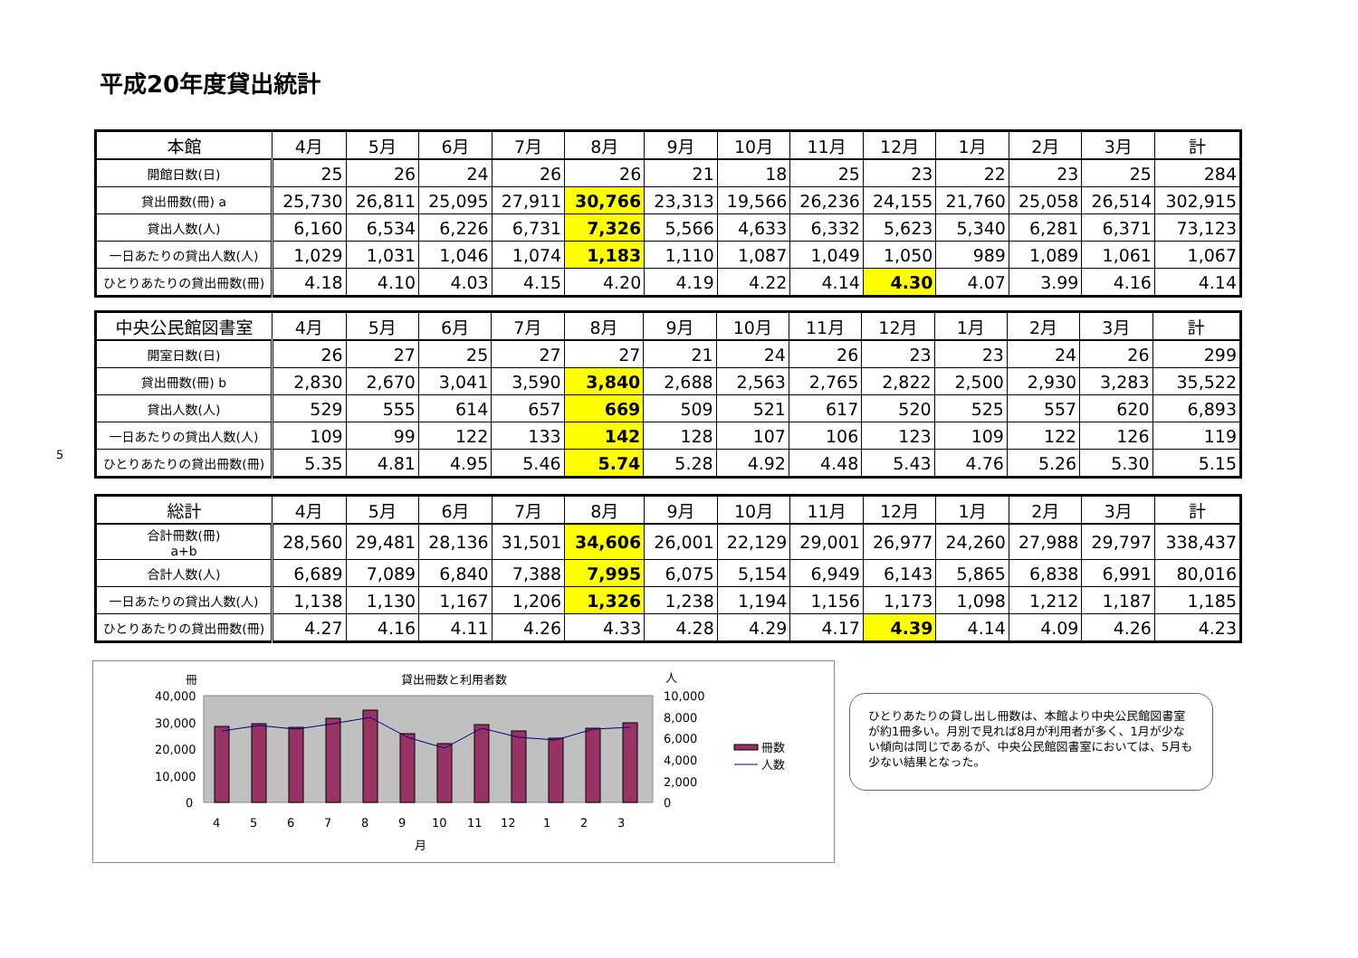平成20年度貸出統計
5
| 本館 | 4月 | 5月 | 6月 | 7月 | 8月 | 9月 | 10月 | 11月 | 12月 | 1月 | 2月 | 3月 | 計 |
| --- | --- | --- | --- | --- | --- | --- | --- | --- | --- | --- | --- | --- | --- |
| 開館日数(日) | 25 | 26 | 24 | 26 | 26 | 21 | 18 | 25 | 23 | 22 | 23 | 25 | 284 |
| 貸出冊数(冊) a | 25,730 | 26,811 | 25,095 | 27,911 | 30,766 | 23,313 | 19,566 | 26,236 | 24,155 | 21,760 | 25,058 | 26,514 | 302,915 |
| 貸出人数(人) | 6,160 | 6,534 | 6,226 | 6,731 | 7,326 | 5,566 | 4,633 | 6,332 | 5,623 | 5,340 | 6,281 | 6,371 | 73,123 |
| 一日あたりの貸出人数(人) | 1,029 | 1,031 | 1,046 | 1,074 | 1,183 | 1,110 | 1,087 | 1,049 | 1,050 | 989 | 1,089 | 1,061 | 1,067 |
| ひとりあたりの貸出冊数(冊) | 4.18 | 4.10 | 4.03 | 4.15 | 4.20 | 4.19 | 4.22 | 4.14 | 4.30 | 4.07 | 3.99 | 4.16 | 4.14 |
| 中央公民館図書室 | 4月 | 5月 | 6月 | 7月 | 8月 | 9月 | 10月 | 11月 | 12月 | 1月 | 2月 | 3月 | 計 |
| --- | --- | --- | --- | --- | --- | --- | --- | --- | --- | --- | --- | --- | --- |
| 開室日数(日) | 26 | 27 | 25 | 27 | 27 | 21 | 24 | 26 | 23 | 23 | 24 | 26 | 299 |
| 貸出冊数(冊) b | 2,830 | 2,670 | 3,041 | 3,590 | 3,840 | 2,688 | 2,563 | 2,765 | 2,822 | 2,500 | 2,930 | 3,283 | 35,522 |
| 貸出人数(人) | 529 | 555 | 614 | 657 | 669 | 509 | 521 | 617 | 520 | 525 | 557 | 620 | 6,893 |
| 一日あたりの貸出人数(人) | 109 | 99 | 122 | 133 | 142 | 128 | 107 | 106 | 123 | 109 | 122 | 126 | 119 |
| ひとりあたりの貸出冊数(冊) | 5.35 | 4.81 | 4.95 | 5.46 | 5.74 | 5.28 | 4.92 | 4.48 | 5.43 | 4.76 | 5.26 | 5.30 | 5.15 |
| 総計 | 4月 | 5月 | 6月 | 7月 | 8月 | 9月 | 10月 | 11月 | 12月 | 1月 | 2月 | 3月 | 計 |
| --- | --- | --- | --- | --- | --- | --- | --- | --- | --- | --- | --- | --- | --- |
| 合計冊数(冊) a+b | 28,560 | 29,481 | 28,136 | 31,501 | 34,606 | 26,001 | 22,129 | 29,001 | 26,977 | 24,260 | 27,988 | 29,797 | 338,437 |
| 合計人数(人) | 6,689 | 7,089 | 6,840 | 7,388 | 7,995 | 6,075 | 5,154 | 6,949 | 6,143 | 5,865 | 6,838 | 6,991 | 80,016 |
| 一日あたりの貸出人数(人) | 1,138 | 1,130 | 1,167 | 1,206 | 1,326 | 1,238 | 1,194 | 1,156 | 1,173 | 1,098 | 1,212 | 1,187 | 1,185 |
| ひとりあたりの貸出冊数(冊) | 4.27 | 4.16 | 4.11 | 4.26 | 4.33 | 4.28 | 4.29 | 4.17 | 4.39 | 4.14 | 4.09 | 4.26 | 4.23 |
冊
貸出冊数と利用者数
人
40,000
30,000
20,000
10,000
0
10,000
8,000
6,000
4,000
2,000
0
4
5
6
7
8
9
10
11
12
1
2
3
月
冊数
人数
ひとりあたりの貸し出し冊数は、本館より中央公民館図書室が約1冊多い。月別で見れば8月が利用者が多く、1月が少ない傾向は同じであるが、中央公民館図書室においては、5月も少ない結果となった。